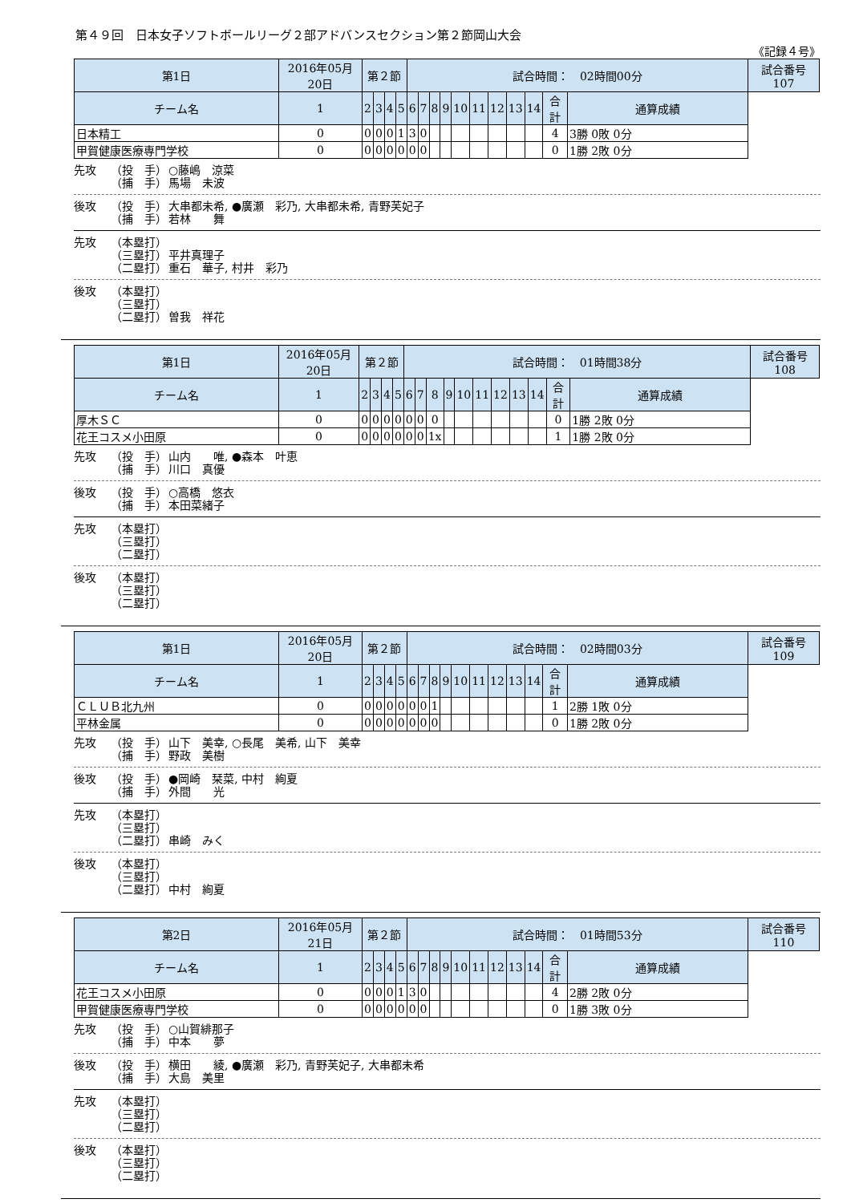第４９回　日本女子ソフトボールリーグ２部アドバンスセクション第２節岡山大会
《記録４号》
| 第1日 | 2016年05月20日 | 第２節 | | | | 試合時間： 02時間00分 | | | | | | | | | | | 試合番号 107 |
| チーム名 | 1 | 2 | 3 | 4 | 5 | 6 | 7 | 8 | 9 | 10 | 11 | 12 | 13 | 14 | 合計 | 通算成績 | |
| 日本精工 | 0 | 0 | 0 | 0 | 1 | 3 | 0 | | | | | | | | 4 | 3勝 0敗 0分 | |
| 甲賀健康医療専門学校 | 0 | 0 | 0 | 0 | 0 | 0 | 0 | | | | | | | | 0 | 1勝 2敗 0分 | |
先攻 （投　手） ○藤嶋　涼菜
（捕　手） 馬場　未波
後攻 （投　手） 大串都未希, ●廣瀬　彩乃, 大串都未希, 青野芙妃子
（捕　手） 若林　　舞
先攻 （本塁打）
（三塁打） 平井真理子
（二塁打） 重石　華子, 村井　彩乃
後攻 （本塁打）
（三塁打）
（二塁打） 曽我　祥花
| 第1日 | 2016年05月20日 | 第２節 | | | | 試合時間： 01時間38分 | | | | | | | | | | | 試合番号 108 |
| チーム名 | 1 | 2 | 3 | 4 | 5 | 6 | 7 | 8 | 9 | 10 | 11 | 12 | 13 | 14 | 合計 | 通算成績 | |
| 厚木ＳＣ | 0 | 0 | 0 | 0 | 0 | 0 | 0 | 0 | | | | | | | 0 | 1勝 2敗 0分 | |
| 花王コスメ小田原 | 0 | 0 | 0 | 0 | 0 | 0 | 0 | 1x | | | | | | | 1 | 1勝 2敗 0分 | |
先攻 （投　手） 山内　　唯, ●森本　叶恵
（捕　手） 川口　真優
後攻 （投　手） ○高橋　悠衣
（捕　手） 本田菜緒子
先攻 （本塁打）
（三塁打）
（二塁打）
後攻 （本塁打）
（三塁打）
（二塁打）
| 第1日 | 2016年05月20日 | 第２節 | | | | 試合時間： 02時間03分 | | | | | | | | | | | 試合番号 109 |
| チーム名 | 1 | 2 | 3 | 4 | 5 | 6 | 7 | 8 | 9 | 10 | 11 | 12 | 13 | 14 | 合計 | 通算成績 | |
| ＣＬＵＢ北九州 | 0 | 0 | 0 | 0 | 0 | 0 | 0 | 1 | | | | | | | 1 | 2勝 1敗 0分 | |
| 平林金属 | 0 | 0 | 0 | 0 | 0 | 0 | 0 | 0 | | | | | | | 0 | 1勝 2敗 0分 | |
先攻 （投　手） 山下　美幸, ○長尾　美希, 山下　美幸
（捕　手） 野政　美樹
後攻 （投　手） ●岡崎　栞菜, 中村　絢夏
（捕　手） 外間　　光
先攻 （本塁打）
（三塁打）
（二塁打） 串崎　みく
後攻 （本塁打）
（三塁打）
（二塁打） 中村　絢夏
| 第2日 | 2016年05月21日 | 第２節 | | | | 試合時間： 01時間53分 | | | | | | | | | | | 試合番号 110 |
| チーム名 | 1 | 2 | 3 | 4 | 5 | 6 | 7 | 8 | 9 | 10 | 11 | 12 | 13 | 14 | 合計 | 通算成績 | |
| 花王コスメ小田原 | 0 | 0 | 0 | 0 | 1 | 3 | 0 | | | | | | | | 4 | 2勝 2敗 0分 | |
| 甲賀健康医療専門学校 | 0 | 0 | 0 | 0 | 0 | 0 | 0 | | | | | | | | 0 | 1勝 3敗 0分 | |
先攻 （投　手） ○山賀緋那子
（捕　手） 中本　　夢
後攻 （投　手） 横田　　綾, ●廣瀬　彩乃, 青野芙妃子, 大串都未希
（捕　手） 大島　美里
先攻 （本塁打）
（三塁打）
（二塁打）
後攻 （本塁打）
（三塁打）
（二塁打）